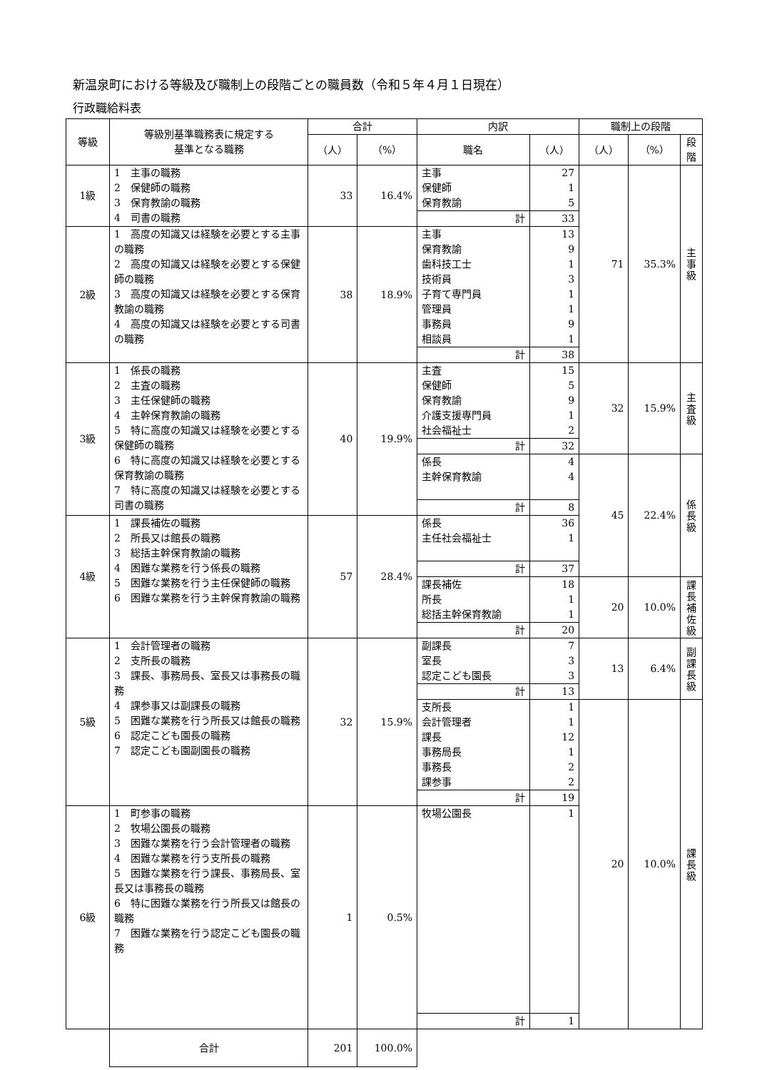新温泉町における等級及び職制上の段階ごとの職員数（令和５年４月１日現在）
行政職給料表
| 等級 | 等級別基準職務表に規定する 基準となる職務 | 合計 | | 内訳 | | 職制上の段階 | | |
| --- | --- | --- | --- | --- | --- | --- | --- | --- |
| | | （人） | （%） | 職名 | （人） | （人） | （%） | 段階 |
| 1級 | 1 主事の職務 2 保健師の職務 3 保育教諭の職務 4 司書の職務 | 33 | 16.4% | 主事 保健師 保育教諭 | 27 1 5 | 71 | 35.3% | 主 事 級 |
| | | | | 計 | 33 | | | |
| 2級 | 1 高度の知識又は経験を必要とする主事の職務 2 高度の知識又は経験を必要とする保健師の職務 3 高度の知識又は経験を必要とする保育教諭の職務 4 高度の知識又は経験を必要とする司書の職務 | 38 | 18.9% | 主事 保育教諭 歯科技工士 技術員 子育て専門員 管理員 事務員 相談員 | 13 9 1 3 1 1 9 1 | | | |
| | | | | 計 | 38 | | | |
| 3級 | 1 係長の職務 2 主査の職務 3 主任保健師の職務 4 主幹保育教諭の職務 5 特に高度の知識又は経験を必要とする保健師の職務 6 特に高度の知識又は経験を必要とする保育教諭の職務 7 特に高度の知識又は経験を必要とする司書の職務 | 40 | 19.9% | 主査 保健師 保育教諭 介護支援専門員 社会福祉士 | 15 5 9 1 2 | 32 | 15.9% | 主 査 級 |
| | | | | 計 | 32 | | | |
| | | | | 係長 主幹保育教諭 | 4 4 | 45 | 22.4% | 係 長 級 |
| | | | | 計 | 8 | | | |
| 4級 | 1 課長補佐の職務 2 所長又は館長の職務 3 総括主幹保育教諭の職務 4 困難な業務を行う係長の職務 5 困難な業務を行う主任保健師の職務 6 困難な業務を行う主幹保育教諭の職務 | 57 | 28.4% | 係長 主任社会福祉士 | 36 1 | | | |
| | | | | 計 | 37 | | | |
| | | | | 課長補佐 所長 総括主幹保育教諭 | 18 1 1 | 20 | 10.0% | 課 長 補 佐 級 |
| | | | | 計 | 20 | | | |
| 5級 | 1 会計管理者の職務 2 支所長の職務 3 課長、事務局長、室長又は事務長の職務 4 課参事又は副課長の職務 5 困難な業務を行う所長又は館長の職務 6 認定こども園長の職務 7 認定こども園副園長の職務 | 32 | 15.9% | 副課長 室長 認定こども園長 | 7 3 3 | 13 | 6.4% | 副 課 長 級 |
| | | | | 計 | 13 | | | |
| | | | | 支所長 会計管理者 課長 事務局長 事務長 課参事 | 1 1 12 1 2 2 | 20 | 10.0% | 課 長 級 |
| | | | | 計 | 19 | | | |
| 6級 | 1 町参事の職務 2 牧場公園長の職務 3 困難な業務を行う会計管理者の職務 4 困難な業務を行う支所長の職務 5 困難な業務を行う課長、事務局長、室長又は事務長の職務 6 特に困難な業務を行う所長又は館長の職務 7 困難な業務を行う認定こども園長の職務 | 1 | 0.5% | 牧場公園長 | 1 | | | |
| | | | | 計 | 1 | | | |
| | 合計 | 201 | 100.0% | | | | | |